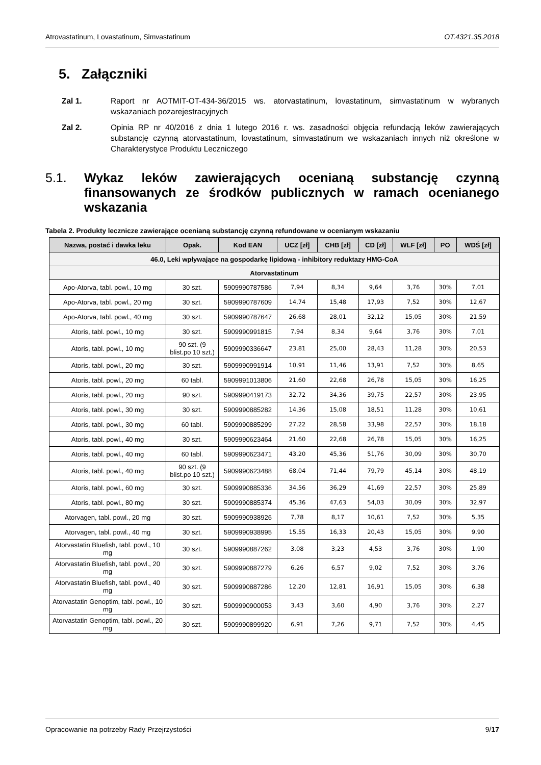Atrovastatinum, Lovastatinum, Simvastatinum OT.4321.35.2018
5. Załączniki
Zal 1. Raport nr AOTMIT-OT-434-36/2015 ws. atorvastatinum, lovastatinum, simvastatinum w wybranych wskazaniach pozarejestracyjnych
Zal 2. Opinia RP nr 40/2016 z dnia 1 lutego 2016 r. ws. zasadności objęcia refundacją leków zawierających substancję czynną atorvastatinum, lovastatinum, simvastatinum we wskazaniach innych niż określone w Charakterystyce Produktu Leczniczego
5.1. Wykaz leków zawierających ocenianą substancję czynną finansowanych ze środków publicznych w ramach ocenianego wskazania
Tabela 2. Produkty lecznicze zawierające ocenianą substancję czynną refundowane w ocenianym wskazaniu
| Nazwa, postać i dawka leku | Opak. | Kod EAN | UCZ [zł] | CHB [zł] | CD [zł] | WLF [zł] | PO | WDŚ [zł] |
| --- | --- | --- | --- | --- | --- | --- | --- | --- |
| 46.0, Leki wpływające na gospodarkę lipidową - inhibitory reduktazy HMG-CoA | | | | | | | | |
| Atorvastatinum | | | | | | | | |
| Apo-Atorva, tabl. powl., 10 mg | 30 szt. | 5909990787586 | 7,94 | 8,34 | 9,64 | 3,76 | 30% | 7,01 |
| Apo-Atorva, tabl. powl., 20 mg | 30 szt. | 5909990787609 | 14,74 | 15,48 | 17,93 | 7,52 | 30% | 12,67 |
| Apo-Atorva, tabl. powl., 40 mg | 30 szt. | 5909990787647 | 26,68 | 28,01 | 32,12 | 15,05 | 30% | 21,59 |
| Atoris, tabl. powl., 10 mg | 30 szt. | 5909990991815 | 7,94 | 8,34 | 9,64 | 3,76 | 30% | 7,01 |
| Atoris, tabl. powl., 10 mg | 90 szt. (9 blist.po 10 szt.) | 5909990336647 | 23,81 | 25,00 | 28,43 | 11,28 | 30% | 20,53 |
| Atoris, tabl. powl., 20 mg | 30 szt. | 5909990991914 | 10,91 | 11,46 | 13,91 | 7,52 | 30% | 8,65 |
| Atoris, tabl. powl., 20 mg | 60 tabl. | 5909991013806 | 21,60 | 22,68 | 26,78 | 15,05 | 30% | 16,25 |
| Atoris, tabl. powl., 20 mg | 90 szt. | 5909990419173 | 32,72 | 34,36 | 39,75 | 22,57 | 30% | 23,95 |
| Atoris, tabl. powl., 30 mg | 30 szt. | 5909990885282 | 14,36 | 15,08 | 18,51 | 11,28 | 30% | 10,61 |
| Atoris, tabl. powl., 30 mg | 60 tabl. | 5909990885299 | 27,22 | 28,58 | 33,98 | 22,57 | 30% | 18,18 |
| Atoris, tabl. powl., 40 mg | 30 szt. | 5909990623464 | 21,60 | 22,68 | 26,78 | 15,05 | 30% | 16,25 |
| Atoris, tabl. powl., 40 mg | 60 tabl. | 5909990623471 | 43,20 | 45,36 | 51,76 | 30,09 | 30% | 30,70 |
| Atoris, tabl. powl., 40 mg | 90 szt. (9 blist.po 10 szt.) | 5909990623488 | 68,04 | 71,44 | 79,79 | 45,14 | 30% | 48,19 |
| Atoris, tabl. powl., 60 mg | 30 szt. | 5909990885336 | 34,56 | 36,29 | 41,69 | 22,57 | 30% | 25,89 |
| Atoris, tabl. powl., 80 mg | 30 szt. | 5909990885374 | 45,36 | 47,63 | 54,03 | 30,09 | 30% | 32,97 |
| Atorvagen, tabl. powl., 20 mg | 30 szt. | 5909990938926 | 7,78 | 8,17 | 10,61 | 7,52 | 30% | 5,35 |
| Atorvagen, tabl. powl., 40 mg | 30 szt. | 5909990938995 | 15,55 | 16,33 | 20,43 | 15,05 | 30% | 9,90 |
| Atorvastatin Bluefish, tabl. powl., 10 mg | 30 szt. | 5909990887262 | 3,08 | 3,23 | 4,53 | 3,76 | 30% | 1,90 |
| Atorvastatin Bluefish, tabl. powl., 20 mg | 30 szt. | 5909990887279 | 6,26 | 6,57 | 9,02 | 7,52 | 30% | 3,76 |
| Atorvastatin Bluefish, tabl. powl., 40 mg | 30 szt. | 5909990887286 | 12,20 | 12,81 | 16,91 | 15,05 | 30% | 6,38 |
| Atorvastatin Genoptim, tabl. powl., 10 mg | 30 szt. | 5909990900053 | 3,43 | 3,60 | 4,90 | 3,76 | 30% | 2,27 |
| Atorvastatin Genoptim, tabl. powl., 20 mg | 30 szt. | 5909990899920 | 6,91 | 7,26 | 9,71 | 7,52 | 30% | 4,45 |
Opracowanie na potrzeby Rady Przejrzystości 9/17